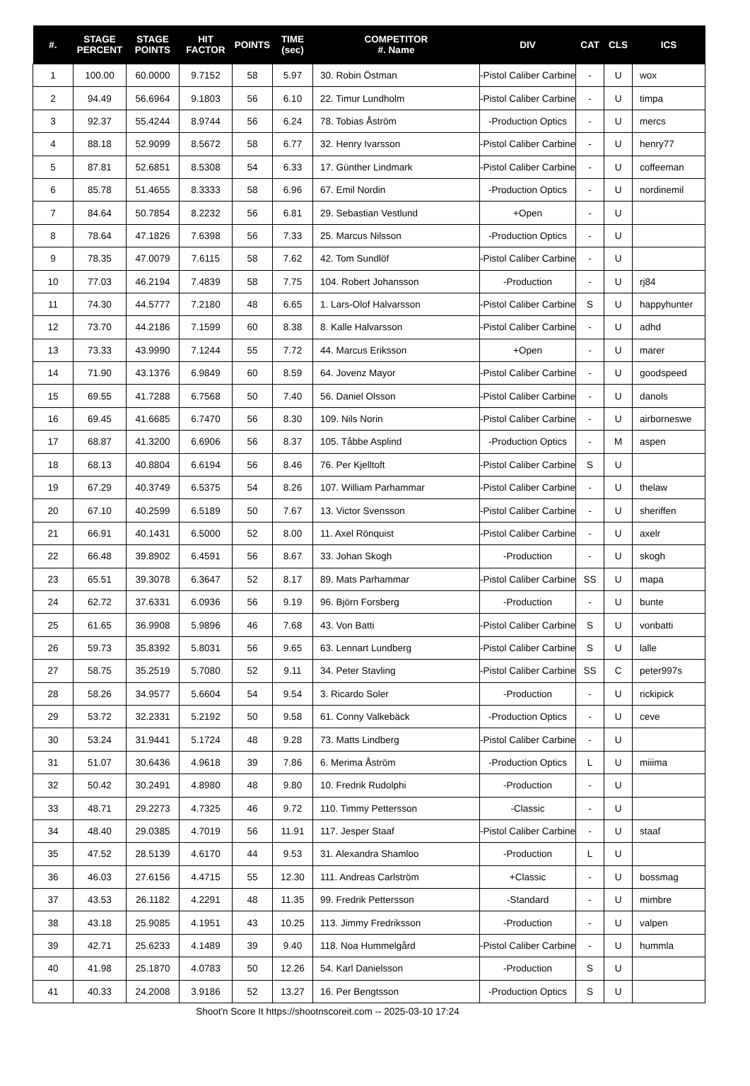| #. | STAGE PERCENT | STAGE POINTS | HIT FACTOR | POINTS | TIME (sec) | COMPETITOR #. Name | DIV | CAT | CLS | ICS |
| --- | --- | --- | --- | --- | --- | --- | --- | --- | --- | --- |
| 1 | 100.00 | 60.0000 | 9.7152 | 58 | 5.97 | 30. Robin Östman | -Pistol Caliber Carbine | - | U | wox |
| 2 | 94.49 | 56.6964 | 9.1803 | 56 | 6.10 | 22. Timur Lundholm | -Pistol Caliber Carbine | - | U | timpa |
| 3 | 92.37 | 55.4244 | 8.9744 | 56 | 6.24 | 78. Tobias Åström | -Production Optics | - | U | mercs |
| 4 | 88.18 | 52.9099 | 8.5672 | 58 | 6.77 | 32. Henry Ivarsson | -Pistol Caliber Carbine | - | U | henry77 |
| 5 | 87.81 | 52.6851 | 8.5308 | 54 | 6.33 | 17. Günther Lindmark | -Pistol Caliber Carbine | - | U | coffeeman |
| 6 | 85.78 | 51.4655 | 8.3333 | 58 | 6.96 | 67. Emil Nordin | -Production Optics | - | U | nordinemil |
| 7 | 84.64 | 50.7854 | 8.2232 | 56 | 6.81 | 29. Sebastian Vestlund | +Open | - | U | |
| 8 | 78.64 | 47.1826 | 7.6398 | 56 | 7.33 | 25. Marcus Nilsson | -Production Optics | - | U | |
| 9 | 78.35 | 47.0079 | 7.6115 | 58 | 7.62 | 42. Tom Sundlöf | -Pistol Caliber Carbine | - | U | |
| 10 | 77.03 | 46.2194 | 7.4839 | 58 | 7.75 | 104. Robert Johansson | -Production | - | U | rj84 |
| 11 | 74.30 | 44.5777 | 7.2180 | 48 | 6.65 | 1. Lars-Olof Halvarsson | -Pistol Caliber Carbine | S | U | happyhunter |
| 12 | 73.70 | 44.2186 | 7.1599 | 60 | 8.38 | 8. Kalle Halvarsson | -Pistol Caliber Carbine | - | U | adhd |
| 13 | 73.33 | 43.9990 | 7.1244 | 55 | 7.72 | 44. Marcus Eriksson | +Open | - | U | marer |
| 14 | 71.90 | 43.1376 | 6.9849 | 60 | 8.59 | 64. Jovenz Mayor | -Pistol Caliber Carbine | - | U | goodspeed |
| 15 | 69.55 | 41.7288 | 6.7568 | 50 | 7.40 | 56. Daniel Olsson | -Pistol Caliber Carbine | - | U | danols |
| 16 | 69.45 | 41.6685 | 6.7470 | 56 | 8.30 | 109. Nils Norin | -Pistol Caliber Carbine | - | U | airborneswe |
| 17 | 68.87 | 41.3200 | 6.6906 | 56 | 8.37 | 105. Tåbbe Asplind | -Production Optics | - | M | aspen |
| 18 | 68.13 | 40.8804 | 6.6194 | 56 | 8.46 | 76. Per Kjelltoft | -Pistol Caliber Carbine | S | U | |
| 19 | 67.29 | 40.3749 | 6.5375 | 54 | 8.26 | 107. William Parhammar | -Pistol Caliber Carbine | - | U | thelaw |
| 20 | 67.10 | 40.2599 | 6.5189 | 50 | 7.67 | 13. Victor Svensson | -Pistol Caliber Carbine | - | U | sheriffen |
| 21 | 66.91 | 40.1431 | 6.5000 | 52 | 8.00 | 11. Axel Rönquist | -Pistol Caliber Carbine | - | U | axelr |
| 22 | 66.48 | 39.8902 | 6.4591 | 56 | 8.67 | 33. Johan Skogh | -Production | - | U | skogh |
| 23 | 65.51 | 39.3078 | 6.3647 | 52 | 8.17 | 89. Mats Parhammar | -Pistol Caliber Carbine | SS | U | mapa |
| 24 | 62.72 | 37.6331 | 6.0936 | 56 | 9.19 | 96. Björn Forsberg | -Production | - | U | bunte |
| 25 | 61.65 | 36.9908 | 5.9896 | 46 | 7.68 | 43. Von Batti | -Pistol Caliber Carbine | S | U | vonbatti |
| 26 | 59.73 | 35.8392 | 5.8031 | 56 | 9.65 | 63. Lennart Lundberg | -Pistol Caliber Carbine | S | U | lalle |
| 27 | 58.75 | 35.2519 | 5.7080 | 52 | 9.11 | 34. Peter Stavling | -Pistol Caliber Carbine | SS | C | peter997s |
| 28 | 58.26 | 34.9577 | 5.6604 | 54 | 9.54 | 3. Ricardo Soler | -Production | - | U | rickipick |
| 29 | 53.72 | 32.2331 | 5.2192 | 50 | 9.58 | 61. Conny Valkebäck | -Production Optics | - | U | ceve |
| 30 | 53.24 | 31.9441 | 5.1724 | 48 | 9.28 | 73. Matts Lindberg | -Pistol Caliber Carbine | - | U | |
| 31 | 51.07 | 30.6436 | 4.9618 | 39 | 7.86 | 6. Merima Åström | -Production Optics | L | U | miiima |
| 32 | 50.42 | 30.2491 | 4.8980 | 48 | 9.80 | 10. Fredrik Rudolphi | -Production | - | U | |
| 33 | 48.71 | 29.2273 | 4.7325 | 46 | 9.72 | 110. Timmy Pettersson | -Classic | - | U | |
| 34 | 48.40 | 29.0385 | 4.7019 | 56 | 11.91 | 117. Jesper Staaf | -Pistol Caliber Carbine | - | U | staaf |
| 35 | 47.52 | 28.5139 | 4.6170 | 44 | 9.53 | 31. Alexandra Shamloo | -Production | L | U | |
| 36 | 46.03 | 27.6156 | 4.4715 | 55 | 12.30 | 111. Andreas Carlström | +Classic | - | U | bossmag |
| 37 | 43.53 | 26.1182 | 4.2291 | 48 | 11.35 | 99. Fredrik Pettersson | -Standard | - | U | mimbre |
| 38 | 43.18 | 25.9085 | 4.1951 | 43 | 10.25 | 113. Jimmy Fredriksson | -Production | - | U | valpen |
| 39 | 42.71 | 25.6233 | 4.1489 | 39 | 9.40 | 118. Noa Hummelgård | -Pistol Caliber Carbine | - | U | hummla |
| 40 | 41.98 | 25.1870 | 4.0783 | 50 | 12.26 | 54. Karl Danielsson | -Production | S | U | |
| 41 | 40.33 | 24.2008 | 3.9186 | 52 | 13.27 | 16. Per Bengtsson | -Production Optics | S | U | |
Shoot'n Score It https://shootnscoreit.com -- 2025-03-10 17:24